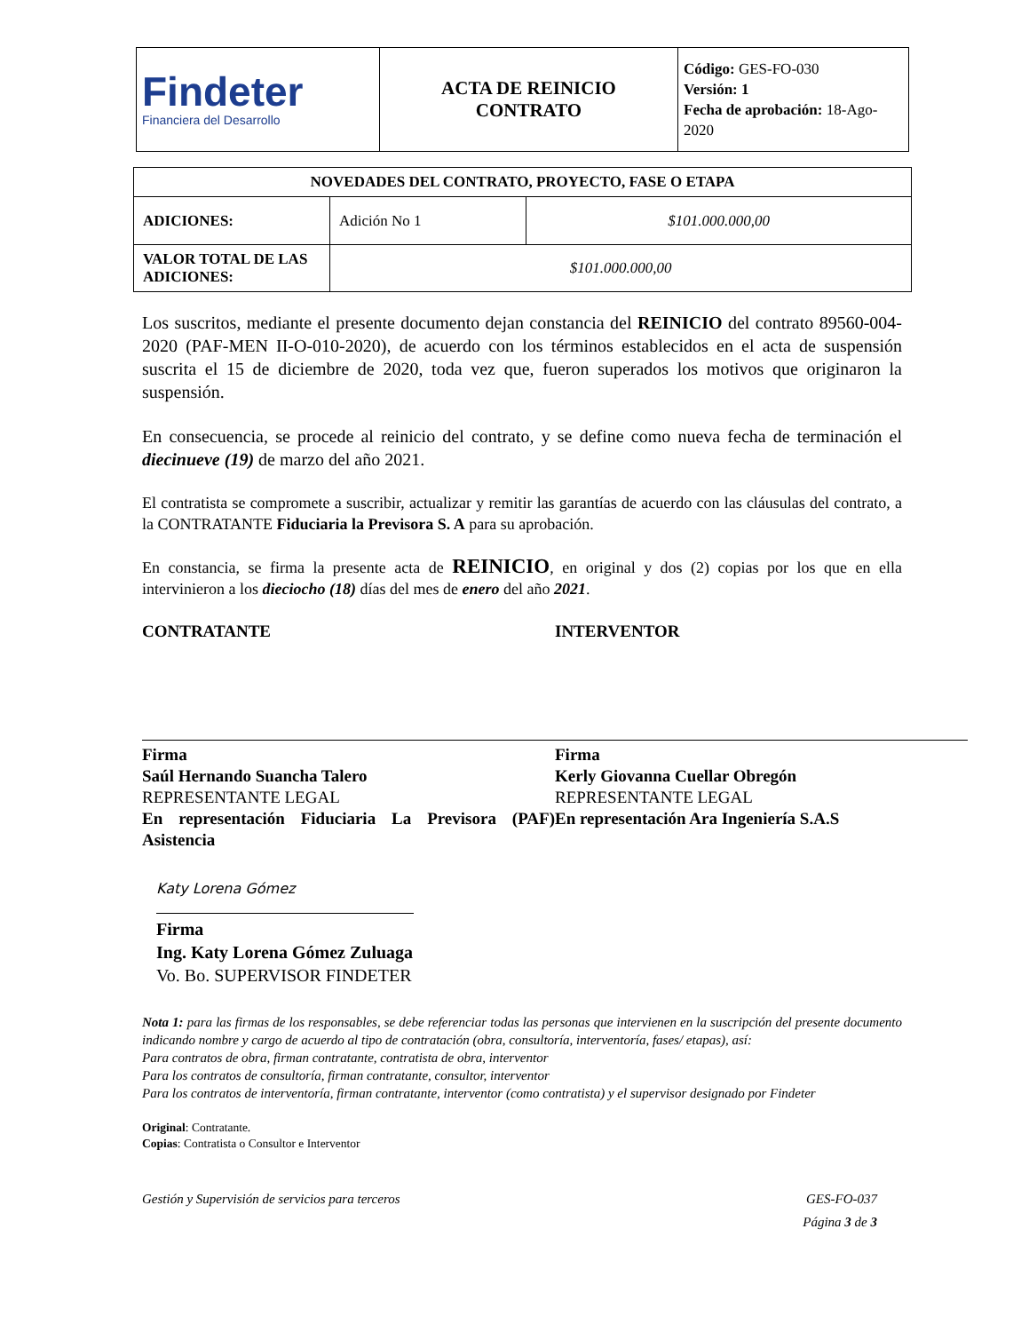| Findeter Financiera del Desarrollo | ACTA DE REINICIO CONTRATO | Código: GES-FO-030 Versión: 1 Fecha de aprobación: 18-Ago-2020 |
| NOVEDADES DEL CONTRATO, PROYECTO, FASE O ETAPA | | |
| ADICIONES: | Adición No 1 | $101.000.000,00 |
| VALOR TOTAL DE LAS ADICIONES: | $101.000.000,00 | |
Los suscritos, mediante el presente documento dejan constancia del REINICIO del contrato 89560-004-2020 (PAF-MEN II-O-010-2020), de acuerdo con los términos establecidos en el acta de suspensión suscrita el 15 de diciembre de 2020, toda vez que, fueron superados los motivos que originaron la suspensión.
En consecuencia, se procede al reinicio del contrato, y se define como nueva fecha de terminación el diecinueve (19) de marzo del año 2021.
El contratista se compromete a suscribir, actualizar y remitir las garantías de acuerdo con las cláusulas del contrato, a la CONTRATANTE Fiduciaria la Previsora S. A para su aprobación.
En constancia, se firma la presente acta de REINICIO, en original y dos (2) copias por los que en ella intervinieron a los dieciocho (18) días del mes de enero del año 2021.
CONTRATANTE
Firma
Saúl Hernando Suancha Talero
REPRESENTANTE LEGAL
En representación Fiduciaria La Previsora (PAF) Asistencia
INTERVENTOR
Firma
Kerly Giovanna Cuellar Obregón
REPRESENTANTE LEGAL
En representación Ara Ingeniería S.A.S
Katy Lorena Gómez
Firma
Ing. Katy Lorena Gómez Zuluaga
Vo. Bo. SUPERVISOR FINDETER
Nota 1: para las firmas de los responsables, se debe referenciar todas las personas que intervienen en la suscripción del presente documento indicando nombre y cargo de acuerdo al tipo de contratación (obra, consultoría, interventoría, fases/ etapas), así:
Para contratos de obra, firman contratante, contratista de obra, interventor
Para los contratos de consultoría, firman contratante, consultor, interventor
Para los contratos de interventoría, firman contratante, interventor (como contratista) y el supervisor designado por Findeter
Original: Contratante.
Copias: Contratista o Consultor e Interventor
Gestión y Supervisión de servicios para terceros GES-FO-037
Página 3 de 3